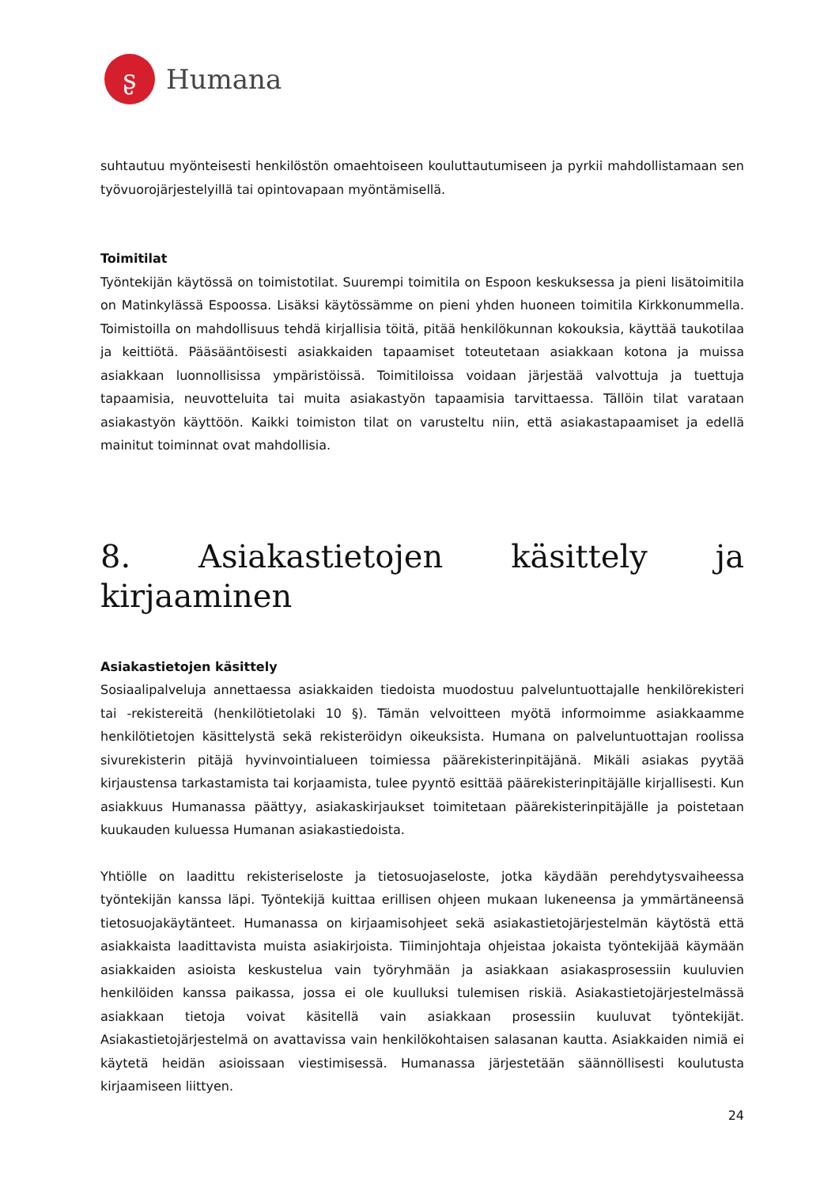ʂ
Humana
suhtautuu myönteisesti henkilöstön omaehtoiseen kouluttautumiseen ja pyrkii mahdollistamaan sen työvuorojärjestelyillä tai opintovapaan myöntämisellä.
Toimitilat
Työntekijän käytössä on toimistotilat. Suurempi toimitila on Espoon keskuksessa ja pieni lisätoimitila on Matinkylässä Espoossa. Lisäksi käytössämme on pieni yhden huoneen toimitila Kirkkonummella. Toimistoilla on mahdollisuus tehdä kirjallisia töitä, pitää henkilökunnan kokouksia, käyttää taukotilaa ja keittiötä. Pääsääntöisesti asiakkaiden tapaamiset toteutetaan asiakkaan kotona ja muissa asiakkaan luonnollisissa ympäristöissä. Toimitiloissa voidaan järjestää valvottuja ja tuettuja tapaamisia, neuvotteluita tai muita asiakastyön tapaamisia tarvittaessa. Tällöin tilat varataan asiakastyön käyttöön. Kaikki toimiston tilat on varusteltu niin, että asiakastapaamiset ja edellä mainitut toiminnat ovat mahdollisia.
8. Asiakastietojen käsittely ja kirjaaminen
Asiakastietojen käsittely
Sosiaalipalveluja annettaessa asiakkaiden tiedoista muodostuu palveluntuottajalle henkilörekisteri tai -rekistereitä (henkilötietolaki 10 §). Tämän velvoitteen myötä informoimme asiakkaamme henkilötietojen käsittelystä sekä rekisteröidyn oikeuksista. Humana on palveluntuottajan roolissa sivurekisterin pitäjä hyvinvointialueen toimiessa päärekisterinpitäjänä. Mikäli asiakas pyytää kirjaustensa tarkastamista tai korjaamista, tulee pyyntö esittää päärekisterinpitäjälle kirjallisesti. Kun asiakkuus Humanassa päättyy, asiakaskirjaukset toimitetaan päärekisterinpitäjälle ja poistetaan kuukauden kuluessa Humanan asiakastiedoista.
Yhtiölle on laadittu rekisteriseloste ja tietosuojaseloste, jotka käydään perehdytysvaiheessa työntekijän kanssa läpi. Työntekijä kuittaa erillisen ohjeen mukaan lukeneensa ja ymmärtäneensä tietosuojakäytänteet. Humanassa on kirjaamisohjeet sekä asiakastietojärjestelmän käytöstä että asiakkaista laadittavista muista asiakirjoista. Tiiminjohtaja ohjeistaa jokaista työntekijää käymään asiakkaiden asioista keskustelua vain työryhmään ja asiakkaan asiakasprosessiin kuuluvien henkilöiden kanssa paikassa, jossa ei ole kuulluksi tulemisen riskiä. Asiakastietojärjestelmässä asiakkaan tietoja voivat käsitellä vain asiakkaan prosessiin kuuluvat työntekijät. Asiakastietojärjestelmä on avattavissa vain henkilökohtaisen salasanan kautta. Asiakkaiden nimiä ei käytetä heidän asioissaan viestimisessä. Humanassa järjestetään säännöllisesti koulutusta kirjaamiseen liittyen.
24